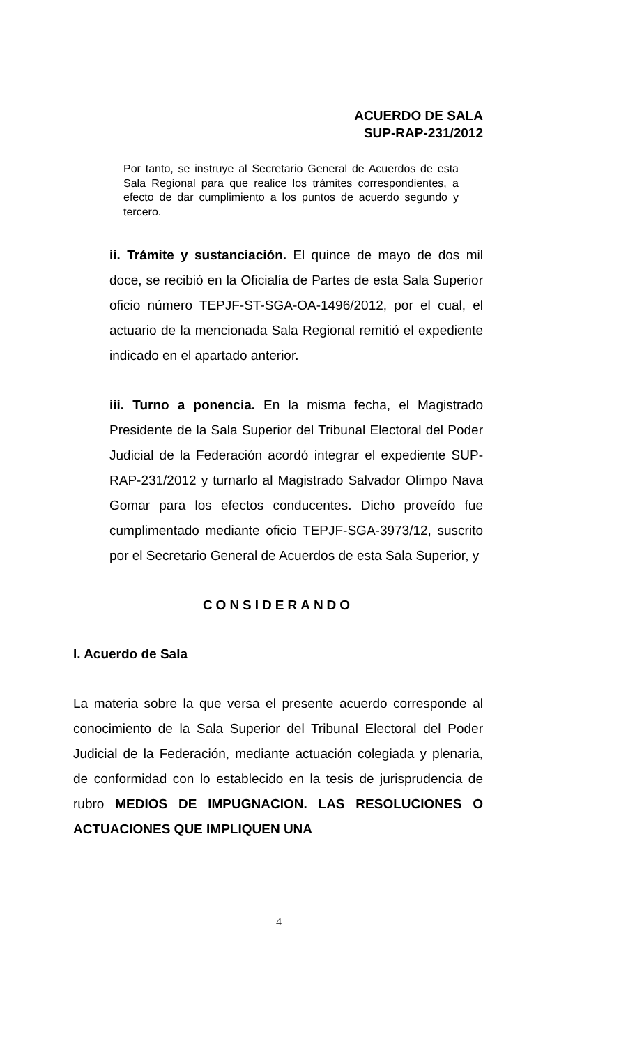ACUERDO DE SALA
SUP-RAP-231/2012
Por tanto, se instruye al Secretario General de Acuerdos de esta Sala Regional para que realice los trámites correspondientes, a efecto de dar cumplimiento a los puntos de acuerdo segundo y tercero.
ii. Trámite y sustanciación. El quince de mayo de dos mil doce, se recibió en la Oficialía de Partes de esta Sala Superior oficio número TEPJF-ST-SGA-OA-1496/2012, por el cual, el actuario de la mencionada Sala Regional remitió el expediente indicado en el apartado anterior.
iii. Turno a ponencia. En la misma fecha, el Magistrado Presidente de la Sala Superior del Tribunal Electoral del Poder Judicial de la Federación acordó integrar el expediente SUP-RAP-231/2012 y turnarlo al Magistrado Salvador Olimpo Nava Gomar para los efectos conducentes. Dicho proveído fue cumplimentado mediante oficio TEPJF-SGA-3973/12, suscrito por el Secretario General de Acuerdos de esta Sala Superior, y
CONSIDERANDO
I. Acuerdo de Sala
La materia sobre la que versa el presente acuerdo corresponde al conocimiento de la Sala Superior del Tribunal Electoral del Poder Judicial de la Federación, mediante actuación colegiada y plenaria, de conformidad con lo establecido en la tesis de jurisprudencia de rubro MEDIOS DE IMPUGNACION. LAS RESOLUCIONES O ACTUACIONES QUE IMPLIQUEN UNA
4